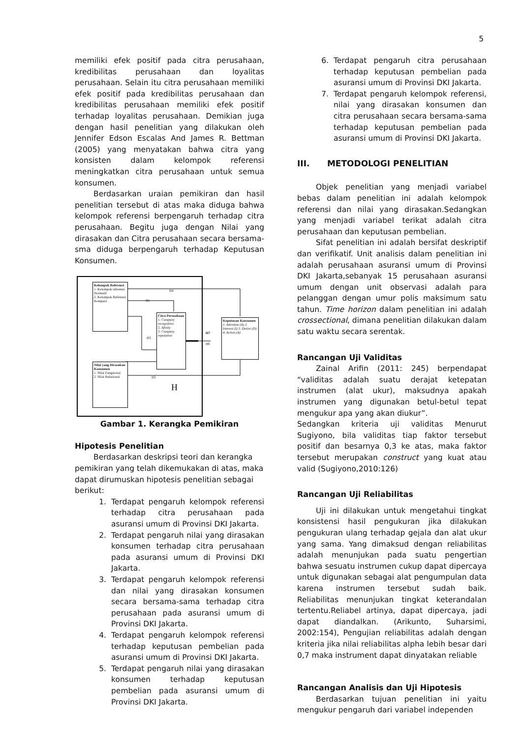5
memiliki efek positif pada citra perusahaan, kredibilitas perusahaan dan loyalitas perusahaan. Selain itu citra perusahaan memiliki efek positif pada kredibilitas perusahaan dan kredibilitas perusahaan memiliki efek positif terhadap loyalitas perusahaan. Demikian juga dengan hasil penelitian yang dilakukan oleh Jennifer Edson Escalas And James R. Bettman (2005) yang menyatakan bahwa citra yang konsisten dalam kelompok referensi meningkatkan citra perusahaan untuk semua konsumen.
Berdasarkan uraian pemikiran dan hasil penelitian tersebut di atas maka diduga bahwa kelompok referensi berpengaruh terhadap citra perusahaan. Begitu juga dengan Nilai yang dirasakan dan Citra perusahaan secara bersama-sma diduga berpengaruh terhadap Keputusan Konsumen.
Kelompok Referensi
1. Kelompok referensi Normatif
2. Kelompok Referensi Kompara
Citra Perusahaan
1. Company recognition
2. Afinity
3. Company reputation
Keputusan Konsumen
1. Attention (A) 2. Interest (I) 3. Desire (D) 4. Action (A)
Nilai yang Dirasakan Konsumen
1. Nilai Fungsional
2. Nilai Relasional
H4
H1
H3
H7
H6
H2
H
Gambar 1. Kerangka Pemikiran
Hipotesis Penelitian
Berdasarkan deskripsi teori dan kerangka pemikiran yang telah dikemukakan di atas, maka dapat dirumuskan hipotesis penelitian sebagai berikut:
1. Terdapat pengaruh kelompok referensi terhadap citra perusahaan pada asuransi umum di Provinsi DKI Jakarta.
2. Terdapat pengaruh nilai yang dirasakan konsumen terhadap citra perusahaan pada asuransi umum di Provinsi DKI Jakarta.
3. Terdapat pengaruh kelompok referensi dan nilai yang dirasakan konsumen secara bersama-sama terhadap citra perusahaan pada asuransi umum di Provinsi DKI Jakarta.
4. Terdapat pengaruh kelompok referensi terhadap keputusan pembelian pada asuransi umum di Provinsi DKI Jakarta.
5. Terdapat pengaruh nilai yang dirasakan konsumen terhadap keputusan pembelian pada asuransi umum di Provinsi DKI Jakarta.
6. Terdapat pengaruh citra perusahaan terhadap keputusan pembelian pada asuransi umum di Provinsi DKI Jakarta.
7. Terdapat pengaruh kelompok referensi, nilai yang dirasakan konsumen dan citra perusahaan secara bersama-sama terhadap keputusan pembelian pada asuransi umum di Provinsi DKI Jakarta.
III. METODOLOGI PENELITIAN
Objek penelitian yang menjadi variabel bebas dalam penelitian ini adalah kelompok referensi dan nilai yang dirasakan.Sedangkan yang menjadi variabel terikat adalah citra perusahaan dan keputusan pembelian.
Sifat penelitian ini adalah bersifat deskriptif dan verifikatif. Unit analisis dalam penelitian ini adalah perusahaan asuransi umum di Provinsi DKI Jakarta,sebanyak 15 perusahaan asuransi umum dengan unit observasi adalah para pelanggan dengan umur polis maksimum satu tahun. Time horizon dalam penelitian ini adalah crossectional, dimana penelitian dilakukan dalam satu waktu secara serentak.
Rancangan Uji Validitas
Zainal Arifin (2011: 245) berpendapat “validitas adalah suatu derajat ketepatan instrumen (alat ukur), maksudnya apakah instrumen yang digunakan betul-betul tepat mengukur apa yang akan diukur”.
Sedangkan kriteria uji validitas Menurut Sugiyono, bila validitas tiap faktor tersebut positif dan besarnya 0,3 ke atas, maka faktor tersebut merupakan construct yang kuat atau valid (Sugiyono,2010:126)
Rancangan Uji Reliabilitas
Uji ini dilakukan untuk mengetahui tingkat konsistensi hasil pengukuran jika dilakukan pengukuran ulang terhadap gejala dan alat ukur yang sama. Yang dimaksud dengan reliabilitas adalah menunjukan pada suatu pengertian bahwa sesuatu instrumen cukup dapat dipercaya untuk digunakan sebagai alat pengumpulan data karena instrumen tersebut sudah baik. Reliabilitas menunjukan tingkat keterandalan tertentu.Reliabel artinya, dapat dipercaya, jadi dapat diandalkan. (Arikunto, Suharsimi, 2002:154), Pengujian reliabilitas adalah dengan kriteria jika nilai reliabilitas alpha lebih besar dari 0,7 maka instrument dapat dinyatakan reliable
Rancangan Analisis dan Uji Hipotesis
Berdasarkan tujuan penelitian ini yaitu mengukur pengaruh dari variabel independen